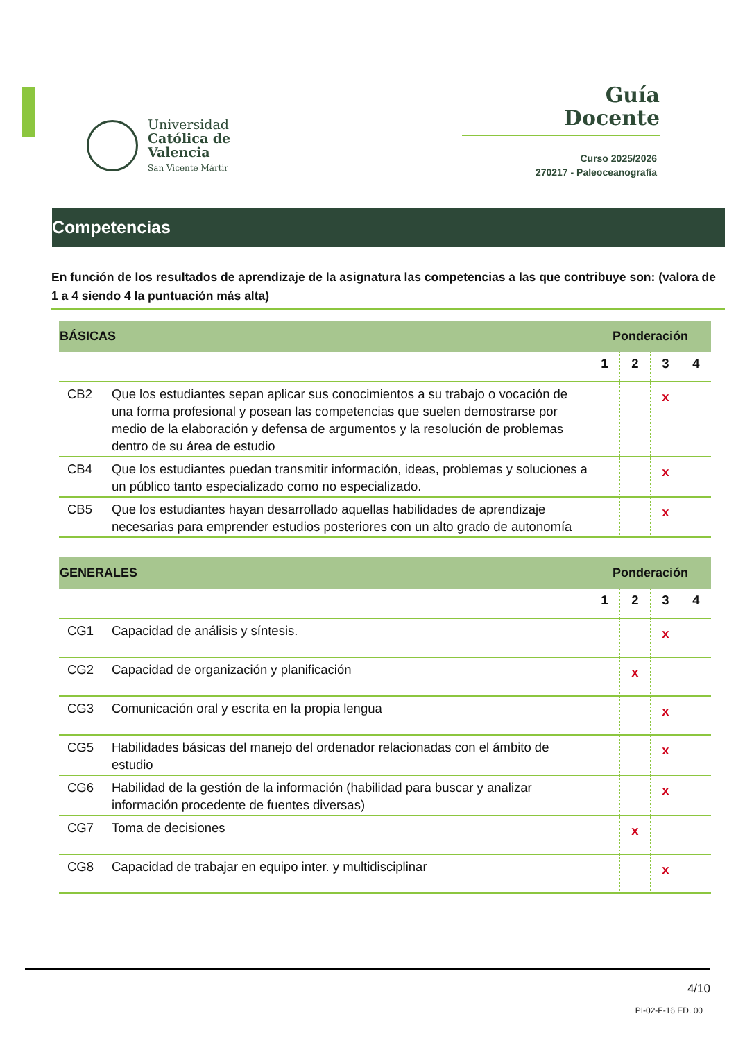Universidad
Católica de
Valencia
San Vicente Mártir
Guía
Docente
Curso 2025/2026
270217 - Paleoceanografía
Competencias
En función de los resultados de aprendizaje de la asignatura las competencias a las que contribuye son: (valora de 1 a 4 siendo 4 la puntuación más alta)
| BÁSICAS | | Ponderación | | | |
| --- | --- | --- | --- | --- | --- |
| | | 1 | 2 | 3 | 4 |
| CB2 | Que los estudiantes sepan aplicar sus conocimientos a su trabajo o vocación de una forma profesional y posean las competencias que suelen demostrarse por medio de la elaboración y defensa de argumentos y la resolución de problemas dentro de su área de estudio | | | x | |
| CB4 | Que los estudiantes puedan transmitir información, ideas, problemas y soluciones a un público tanto especializado como no especializado. | | | x | |
| CB5 | Que los estudiantes hayan desarrollado aquellas habilidades de aprendizaje necesarias para emprender estudios posteriores con un alto grado de autonomía | | | x | |
| GENERALES | | Ponderación | | | |
| --- | --- | --- | --- | --- | --- |
| | | 1 | 2 | 3 | 4 |
| CG1 | Capacidad de análisis y síntesis. | | | x | |
| CG2 | Capacidad de organización y planificación | | x | | |
| CG3 | Comunicación oral y escrita en la propia lengua | | | x | |
| CG5 | Habilidades básicas del manejo del ordenador relacionadas con el ámbito de estudio | | | x | |
| CG6 | Habilidad de la gestión de la información (habilidad para buscar y analizar información procedente de fuentes diversas) | | | x | |
| CG7 | Toma de decisiones | | x | | |
| CG8 | Capacidad de trabajar en equipo inter. y multidisciplinar | | | x | |
4/10
PI-02-F-16 ED. 00